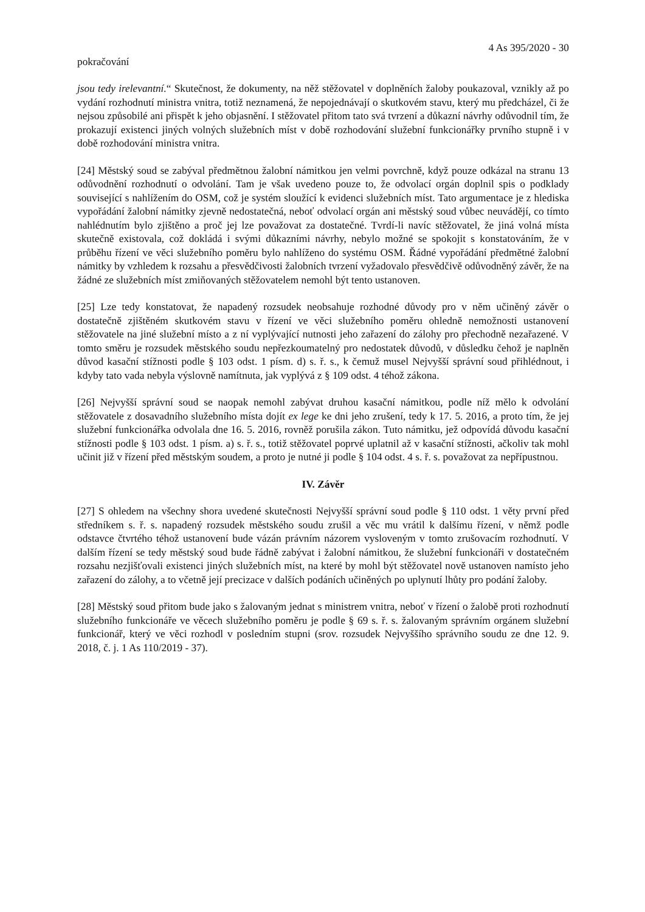4 As 395/2020 - 30
pokračování
jsou tedy irelevantní.“ Skutečnost, že dokumenty, na něž stěžovatel v doplněních žaloby poukazoval, vznikly až po vydání rozhodnutí ministra vnitra, totiž neznamená, že nepojednávají o skutkovém stavu, který mu předcházel, či že nejsou způsobilé ani přispět k jeho objasnění. I stěžovatel přitom tato svá tvrzení a důkazní návrhy odůvodnil tím, že prokazují existenci jiných volných služebních míst v době rozhodování služební funkcionářky prvního stupně i v době rozhodování ministra vnitra.
[24] Městský soud se zabýval předmětnou žalobní námitkou jen velmi povrchně, když pouze odkázal na stranu 13 odůvodnění rozhodnutí o odvolání. Tam je však uvedeno pouze to, že odvolací orgán doplnil spis o podklady související s nahlížením do OSM, což je systém sloužící k evidenci služebních míst. Tato argumentace je z hlediska vypořádání žalobní námitky zjevně nedostatečná, neboť odvolací orgán ani městský soud vůbec neuvádějí, co tímto nahlédnutím bylo zjištěno a proč jej lze považovat za dostatečné. Tvrdí-li navíc stěžovatel, že jiná volná místa skutečně existovala, což dokládá i svými důkazními návrhy, nebylo možné se spokojit s konstatováním, že v průběhu řízení ve věci služebního poměru bylo nahlíženo do systému OSM. Řádné vypořádání předmětné žalobní námitky by vzhledem k rozsahu a přesvědčivosti žalobních tvrzení vyžadovalo přesvědčivě odůvodněný závěr, že na žádné ze služebních míst zmiňovaných stěžovatelem nemohl být tento ustanoven.
[25] Lze tedy konstatovat, že napadený rozsudek neobsahuje rozhodné důvody pro v něm učiněný závěr o dostatečně zjištěném skutkovém stavu v řízení ve věci služebního poměru ohledně nemožnosti ustanovení stěžovatele na jiné služební místo a z ní vyplývající nutnosti jeho zařazení do zálohy pro přechodně nezařazené. V tomto směru je rozsudek městského soudu nepřezkoumatelný pro nedostatek důvodů, v důsledku čehož je naplněn důvod kasační stížnosti podle § 103 odst. 1 písm. d) s. ř. s., k čemuž musel Nejvyšší správní soud přihlédnout, i kdyby tato vada nebyla výslovně namítnuta, jak vyplývá z § 109 odst. 4 téhož zákona.
[26] Nejvyšší správní soud se naopak nemohl zabývat druhou kasační námitkou, podle níž mělo k odvolání stěžovatele z dosavadního služebního místa dojít ex lege ke dni jeho zrušení, tedy k 17. 5. 2016, a proto tím, že jej služební funkcionářka odvolala dne 16. 5. 2016, rovněž porušila zákon. Tuto námitku, jež odpovídá důvodu kasační stížnosti podle § 103 odst. 1 písm. a) s. ř. s., totiž stěžovatel poprvé uplatnil až v kasační stížnosti, ačkoliv tak mohl učinit již v řízení před městským soudem, a proto je nutné ji podle § 104 odst. 4 s. ř. s. považovat za nepřípustnou.
IV. Závěr
[27] S ohledem na všechny shora uvedené skutečnosti Nejvyšší správní soud podle § 110 odst. 1 věty první před středníkem s. ř. s. napadený rozsudek městského soudu zrušil a věc mu vrátil k dalšímu řízení, v němž podle odstavce čtvrtého téhož ustanovení bude vázán právním názorem vysloveným v tomto zrušovacím rozhodnutí. V dalším řízení se tedy městský soud bude řádně zabývat i žalobní námitkou, že služební funkcionáři v dostatečném rozsahu nezjišťovali existenci jiných služebních míst, na které by mohl být stěžovatel nově ustanoven namísto jeho zařazení do zálohy, a to včetně její precizace v dalších podáních učiněných po uplynutí lhůty pro podání žaloby.
[28] Městský soud přitom bude jako s žalovaným jednat s ministrem vnitra, neboť v řízení o žalobě proti rozhodnutí služebního funkcionáře ve věcech služebního poměru je podle § 69 s. ř. s. žalovaným správním orgánem služební funkcionář, který ve věci rozhodl v posledním stupni (srov. rozsudek Nejvyššího správního soudu ze dne 12. 9. 2018, č. j. 1 As 110/2019 - 37).